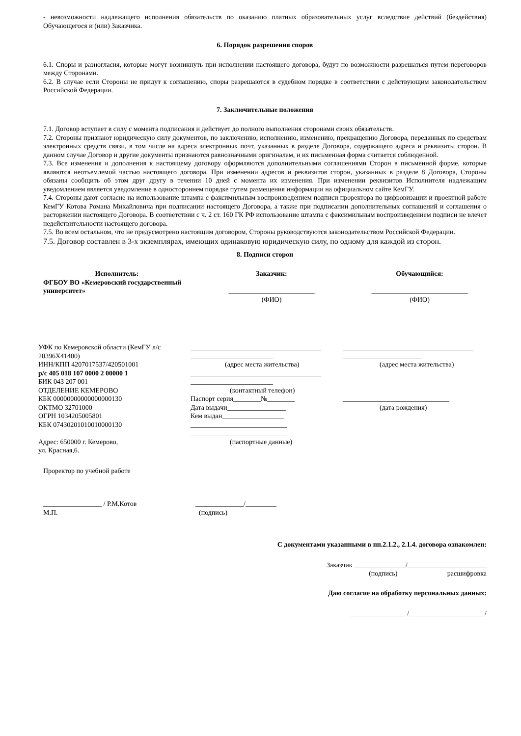- невозможности надлежащего исполнения обязательств по оказанию платных образовательных услуг вследствие действий (бездействия) Обучающегося и (или) Заказчика.
6. Порядок разрешения споров
6.1. Споры и разногласия, которые могут возникнуть при исполнении настоящего договора, будут по возможности разрешаться путем переговоров между Сторонами.
6.2. В случае если Стороны не придут к соглашению, споры разрешаются в судебном порядке в соответствии с действующим законодательством Российской Федерации.
7. Заключительные положения
7.1. Договор вступает в силу с момента подписания и действует до полного выполнения сторонами своих обязательств.
7.2. Стороны признают юридическую силу документов, по заключению, исполнению, изменению, прекращению Договора, переданных по средствам электронных средств связи, в том числе на адреса электронных почт, указанных в разделе Договора, содержащего адреса и реквизиты сторон. В данном случае Договор и другие документы признаются равнозначными оригиналам, и их письменная форма считается соблюденной.
7.3. Все изменения и дополнения к настоящему договору оформляются дополнительными соглашениями Сторон в письменной форме, которые являются неотъемлемой частью настоящего договора. При изменении адресов и реквизитов сторон, указанных в разделе 8 Договора, Стороны обязаны сообщить об этом друг другу в течении 10 дней с момента их изменения. При изменении реквизитов Исполнителя надлежащим уведомлением является уведомление в одностороннем порядке путем размещения информации на официальном сайте КемГУ.
7.4. Стороны дают согласие на использование штампа с факсимильным воспроизведением подписи проректора по цифровизации и проектной работе КемГУ Котова Романа Михайловича при подписании настоящего Договора, а также при подписании дополнительных соглашений и соглашения о расторжении настоящего Договора. В соответствии с ч. 2 ст. 160 ГК РФ использование штампа с факсимильным воспроизведением подписи не влечет недействительности настоящего договора.
7.5. Во всем остальном, что не предусмотрено настоящим договором, Стороны руководствуются законодательством Российской Федерации.
7.5. Договор составлен в 3-х экземплярах, имеющих одинаковую юридическую силу, по одному для каждой из сторон.
8. Подписи сторон
Исполнитель:
ФГБОУ ВО «Кемеровский государственный университет»
Заказчик:
_________________________
(ФИО)
Обучающийся:
____________________________
(ФИО)
УФК по Кемеровской области (КемГУ л/с 20396Х41400)
ИНН/КПП 4207017537/420501001
р/с 405 018 107 0000 2 00000 1
БИК 043 207 001
ОТДЕЛЕНИЕ КЕМЕРОВО
КБК 00000000000000000130
ОКТМО 32701000
ОГРН 1034205005801
КБК 07430201010010000130
Адрес: 650000 г. Кемерово,
ул. Красная,6.
______________________________________
________________________
(адрес места жительства)
______________________________________
________________________
(контактный телефон)
Паспорт серия________№________
Дата выдачи_________________
Кем выдан__________________
____________________________
____________________________
(паспортные данные)
______________________________________
_______________________
(адрес места жительства)
_______________________________
(дата рождения)
Проректор по учебной работе
_________________ / Р.М.Котов
М.П.
______________/_________
(подпись)
С документами указанными в пп.2.1.2., 2.1.4. договора ознакомлен:
Заказчик _______________/_______________________
(подпись) расшифровка
Даю согласие на обработку персональных данных:
________________ /______________________/